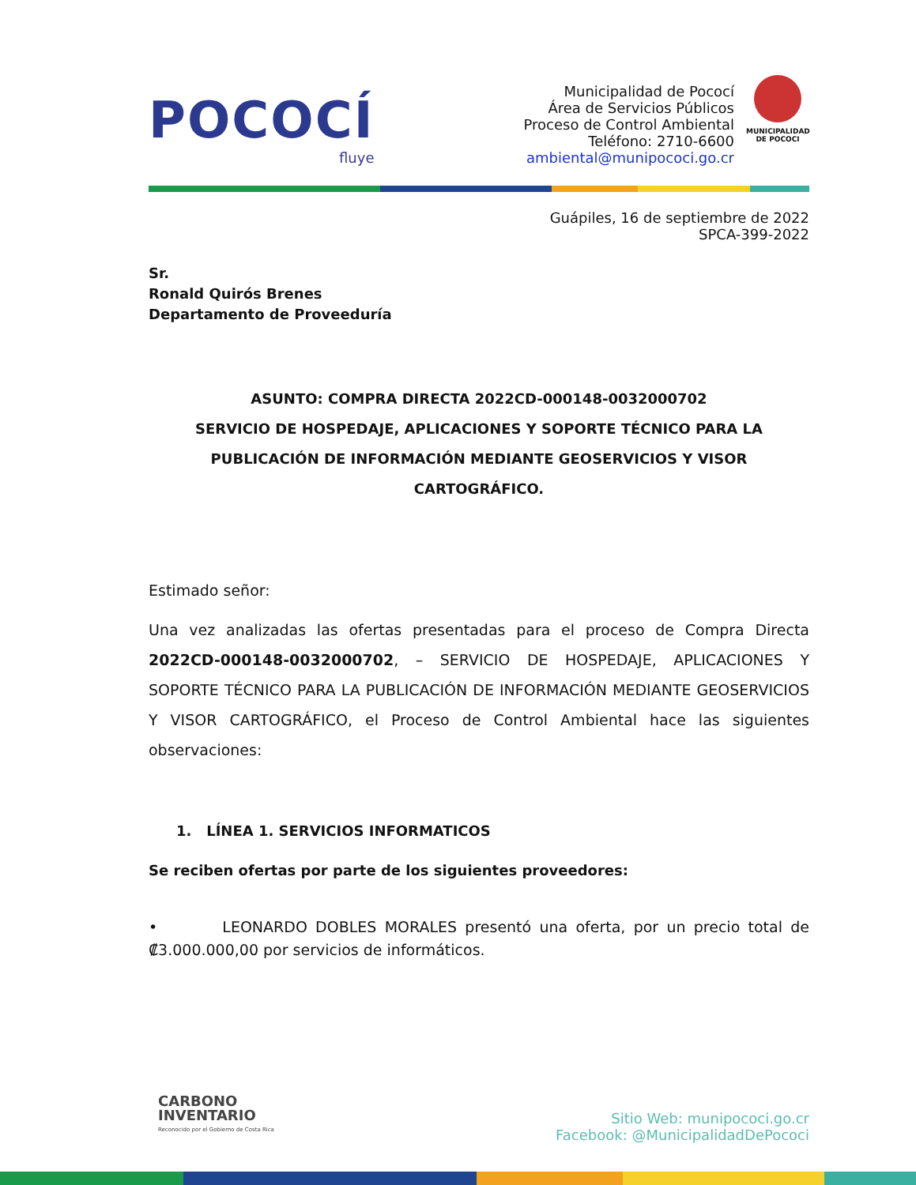POCOCÍ
fluye
Municipalidad de Pococí
Área de Servicios Públicos
Proceso de Control Ambiental
Teléfono: 2710-6600
ambiental@munipococi.go.cr
MUNICIPALIDAD
DE POCOCI
Guápiles, 16 de septiembre de 2022
SPCA-399-2022
Sr.
Ronald Quirós Brenes
Departamento de Proveeduría
ASUNTO: COMPRA DIRECTA 2022CD-000148-0032000702
SERVICIO DE HOSPEDAJE, APLICACIONES Y SOPORTE TÉCNICO PARA LA PUBLICACIÓN DE INFORMACIÓN MEDIANTE GEOSERVICIOS Y VISOR CARTOGRÁFICO.
Estimado señor:
Una vez analizadas las ofertas presentadas para el proceso de Compra Directa 2022CD-000148-0032000702, – SERVICIO DE HOSPEDAJE, APLICACIONES Y SOPORTE TÉCNICO PARA LA PUBLICACIÓN DE INFORMACIÓN MEDIANTE GEOSERVICIOS Y VISOR CARTOGRÁFICO, el Proceso de Control Ambiental hace las siguientes observaciones:
1. LÍNEA 1. SERVICIOS INFORMATICOS
Se reciben ofertas por parte de los siguientes proveedores:
• LEONARDO DOBLES MORALES presentó una oferta, por un precio total de ₡3.000.000,00 por servicios de informáticos.
CARBONO
INVENTARIO
Reconocido por el Gobierno de Costa Rica
Sitio Web: munipococi.go.cr
Facebook: @MunicipalidadDePococi